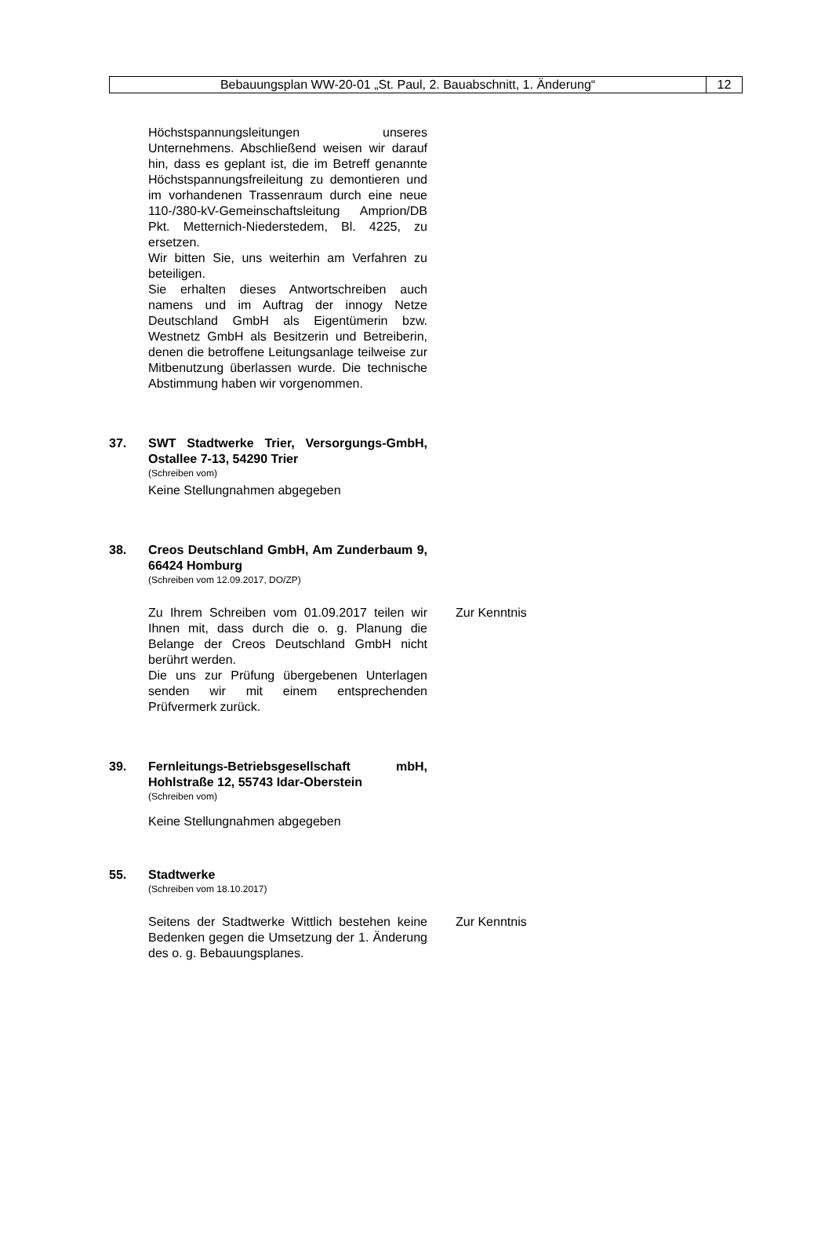| Bebauungsplan WW-20-01 „St. Paul, 2. Bauabschnitt, 1. Änderung“ | 12 |
Höchstspannungsleitungen unseres Unternehmens. Abschließend weisen wir darauf hin, dass es geplant ist, die im Betreff genannte Höchstspannungsfreileitung zu demontieren und im vorhandenen Trassenraum durch eine neue 110-/380-kV-Gemeinschaftsleitung Amprion/DB Pkt. Metternich-Niederstedem, Bl. 4225, zu ersetzen.
Wir bitten Sie, uns weiterhin am Verfahren zu beteiligen.
Sie erhalten dieses Antwortschreiben auch namens und im Auftrag der innogy Netze Deutschland GmbH als Eigentümerin bzw. Westnetz GmbH als Besitzerin und Betreiberin, denen die betroffene Leitungsanlage teilweise zur Mitbenutzung überlassen wurde. Die technische Abstimmung haben wir vorgenommen.
37. SWT Stadtwerke Trier, Versorgungs-GmbH, Ostallee 7-13, 54290 Trier
(Schreiben vom)
Keine Stellungnahmen abgegeben
38. Creos Deutschland GmbH, Am Zunderbaum 9, 66424 Homburg
(Schreiben vom 12.09.2017, DO/ZP)
Zu Ihrem Schreiben vom 01.09.2017 teilen wir Ihnen mit, dass durch die o. g. Planung die Belange der Creos Deutschland GmbH nicht berührt werden.
Die uns zur Prüfung übergebenen Unterlagen senden wir mit einem entsprechenden Prüfvermerk zurück.
Zur Kenntnis
39. Fernleitungs-Betriebsgesellschaft mbH, Hohlstraße 12, 55743 Idar-Oberstein
(Schreiben vom)
Keine Stellungnahmen abgegeben
55. Stadtwerke
(Schreiben vom 18.10.2017)
Seitens der Stadtwerke Wittlich bestehen keine Bedenken gegen die Umsetzung der 1. Änderung des o. g. Bebauungsplanes.
Zur Kenntnis